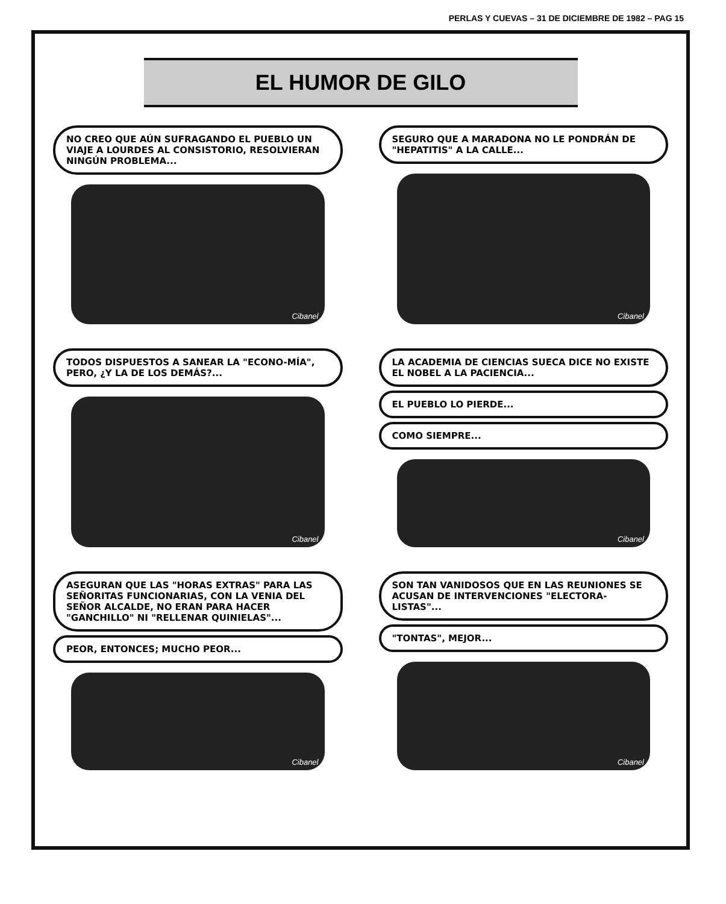PERLAS Y CUEVAS – 31 DE DICIEMBRE DE 1982 – PAG 15
EL HUMOR DE GILO
NO CREO QUE AÚN SUFRAGANDO EL PUEBLO UN VIAJE A LOURDES AL CONSISTORIO, RESOLVIERAN NINGÚN PROBLEMA...
Cibanel
SEGURO QUE A MARADONA NO LE PONDRÁN DE "HEPATITIS" A LA CALLE...
Cibanel
TODOS DISPUESTOS A SANEAR LA "ECONO-MÍA", PERO, ¿Y LA DE LOS DEMÁS?...
Cibanel
LA ACADEMIA DE CIENCIAS SUECA DICE NO EXISTE EL NOBEL A LA PACIENCIA...
EL PUEBLO LO PIERDE...
COMO SIEMPRE...
Cibanel
ASEGURAN QUE LAS "HORAS EXTRAS" PARA LAS SEÑORITAS FUNCIONARIAS, CON LA VENIA DEL SEÑOR ALCALDE, NO ERAN PARA HACER "GANCHILLO" NI "RELLENAR QUINIELAS"...
PEOR, ENTONCES; MUCHO PEOR...
Cibanel
SON TAN VANIDOSOS QUE EN LAS REUNIONES SE ACUSAN DE INTERVENCIONES "ELECTORA-LISTAS"...
"TONTAS", MEJOR...
Cibanel